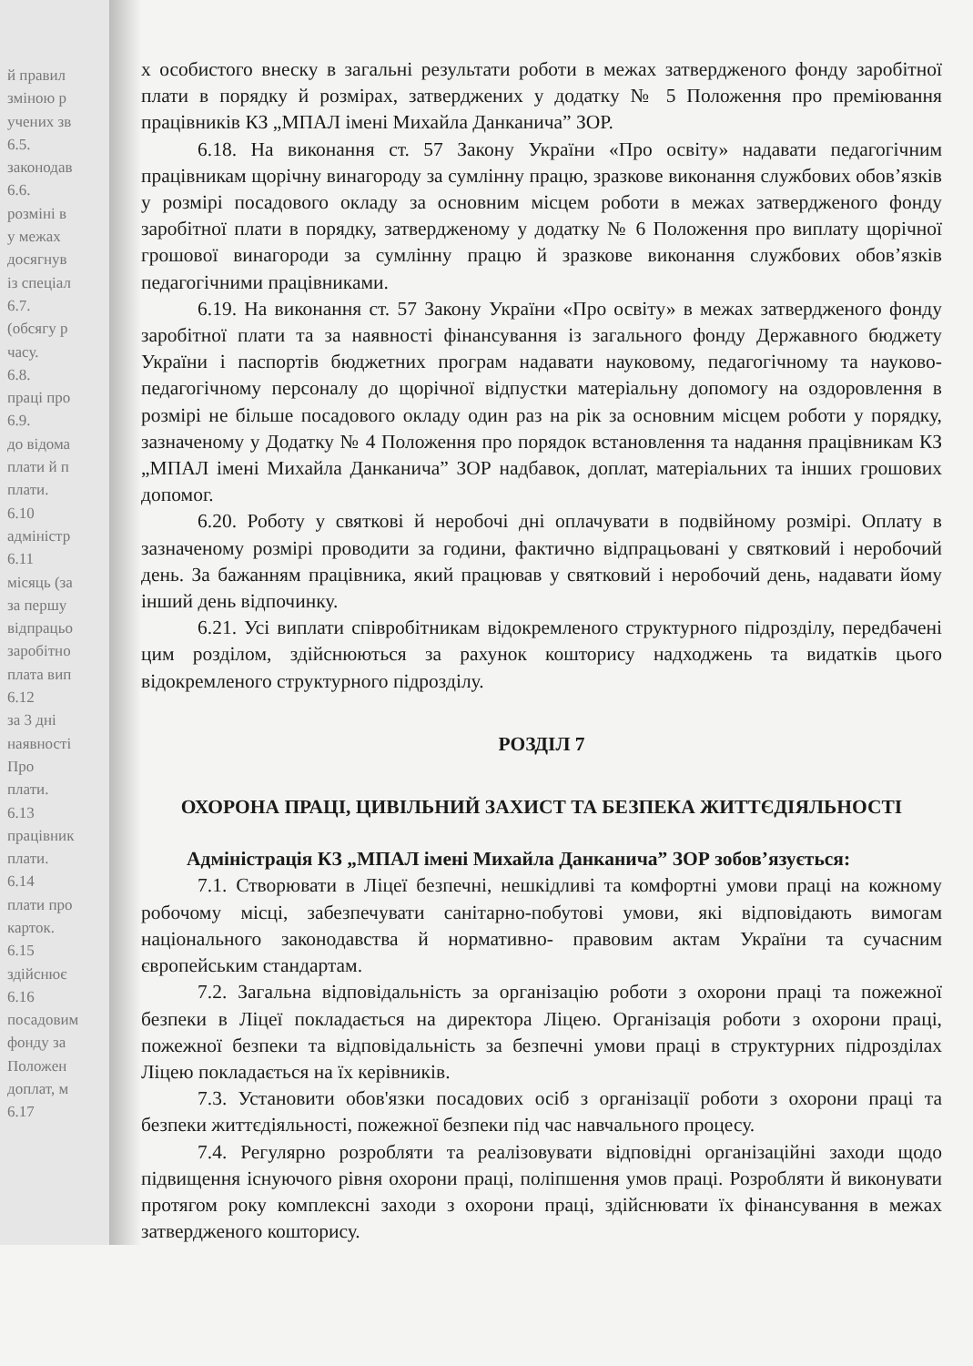й правил
зміною р
учених зв
6.5.
законодав
6.6.
розміні в
у межах
досягнув
із спеціал
6.7.
(обсягу р
часу.
6.8.
праці про
6.9.
до відома
плати й п
плати.
6.10
адміністр
6.11
місяць (за
за першу
відпрацьо
заробітно
плата вип
6.12
за 3 дні
наявності
Про
плати.
6.13
працівник
плати.
6.14
плати про
карток.
6.15
здійснює
6.16
посадовим
фонду за
Положен
доплат, м
6.17
х особистого внеску в загальні результати роботи в межах затвердженого фонду заробітної плати в порядку й розмірах, затверджених у додатку № 5 Положення про преміювання працівників КЗ „МПАЛ імені Михайла Данканича” ЗОР.
6.18. На виконання ст. 57 Закону України «Про освіту» надавати педагогічним працівникам щорічну винагороду за сумлінну працю, зразкове виконання службових обов’язків у розмірі посадового окладу за основним місцем роботи в межах затвердженого фонду заробітної плати в порядку, затвердженому у додатку № 6 Положення про виплату щорічної грошової винагороди за сумлінну працю й зразкове виконання службових обов’язків педагогічними працівниками.
6.19. На виконання ст. 57 Закону України «Про освіту» в межах затвердженого фонду заробітної плати та за наявності фінансування із загального фонду Державного бюджету України і паспортів бюджетних програм надавати науковому, педагогічному та науково-педагогічному персоналу до щорічної відпустки матеріальну допомогу на оздоровлення в розмірі не більше посадового окладу один раз на рік за основним місцем роботи у порядку, зазначеному у Додатку № 4 Положення про порядок встановлення та надання працівникам КЗ „МПАЛ імені Михайла Данканича” ЗОР надбавок, доплат, матеріальних та інших грошових допомог.
6.20. Роботу у святкові й неробочі дні оплачувати в подвійному розмірі. Оплату в зазначеному розмірі проводити за години, фактично відпрацьовані у святковий і неробочий день. За бажанням працівника, який працював у святковий і неробочий день, надавати йому інший день відпочинку.
6.21. Усі виплати співробітникам відокремленого структурного підрозділу, передбачені цим розділом, здійснюються за рахунок кошторису надходжень та видатків цього відокремленого структурного підрозділу.
РОЗДІЛ 7
ОХОРОНА ПРАЦІ, ЦИВІЛЬНИЙ ЗАХИСТ ТА БЕЗПЕКА ЖИТТЄДІЯЛЬНОСТІ
Адміністрація КЗ „МПАЛ імені Михайла Данканича” ЗОР зобов’язується:
7.1. Створювати в Ліцеї безпечні, нешкідливі та комфортні умови праці на кожному робочому місці, забезпечувати санітарно-побутові умови, які відповідають вимогам національного законодавства й нормативно- правовим актам України та сучасним європейським стандартам.
7.2. Загальна відповідальність за організацію роботи з охорони праці та пожежної безпеки в Ліцеї покладається на директора Ліцею. Організація роботи з охорони праці, пожежної безпеки та відповідальність за безпечні умови праці в структурних підрозділах Ліцею покладається на їх керівників.
7.3. Установити обов'язки посадових осіб з організації роботи з охорони праці та безпеки життєдіяльності, пожежної безпеки під час навчального процесу.
7.4. Регулярно розробляти та реалізовувати відповідні організаційні заходи щодо підвищення існуючого рівня охорони праці, поліпшення умов праці. Розробляти й виконувати протягом року комплексні заходи з охорони праці, здійснювати їх фінансування в межах затвердженого кошторису.